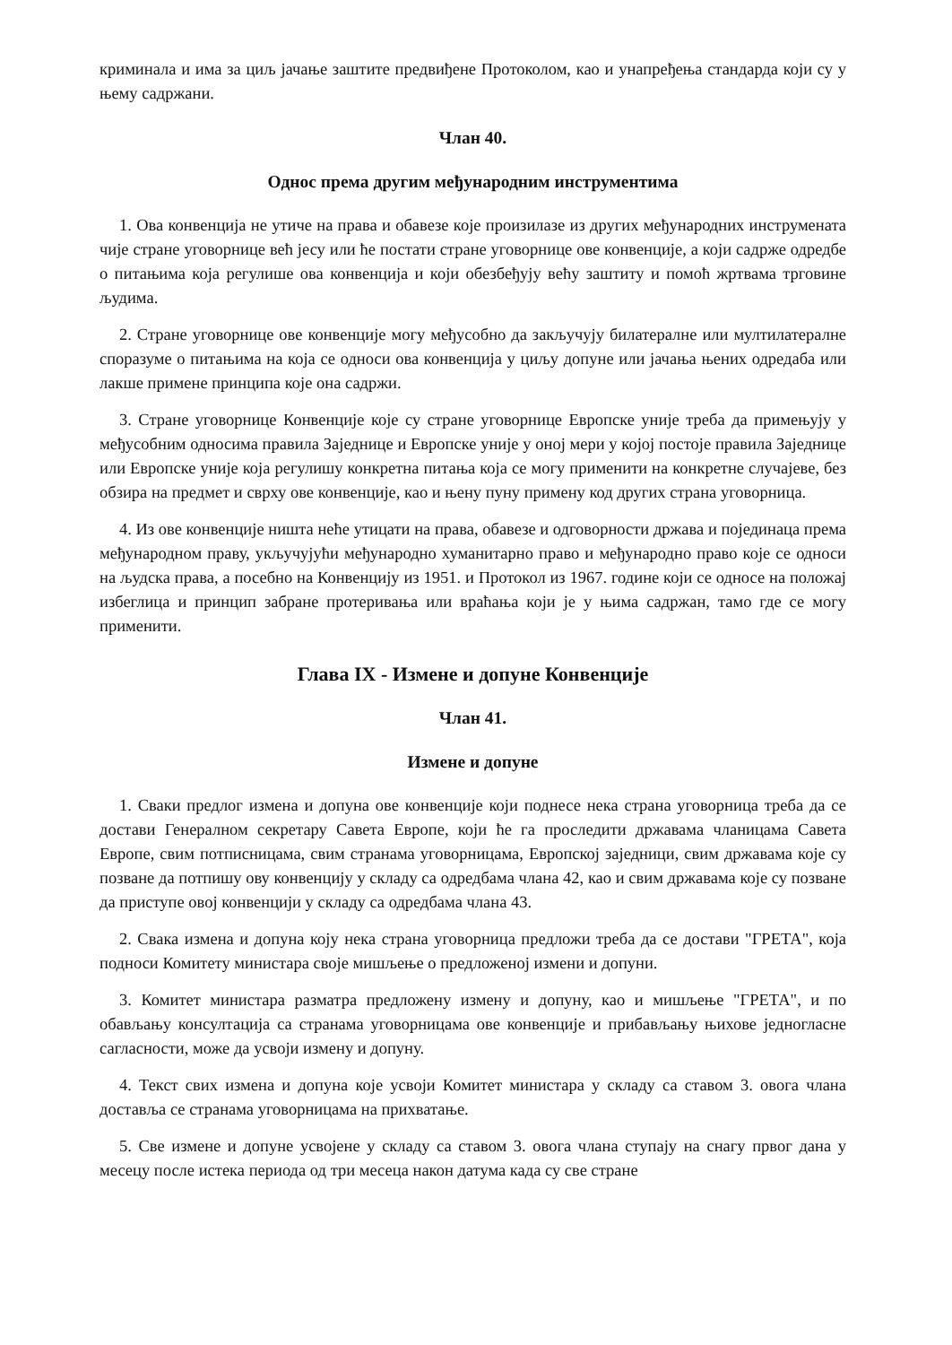криминала и има за циљ јачање заштите предвиђене Протоколом, као и унапређења стандарда који су у њему садржани.
Члан 40.
Однос према другим међународним инструментима
1. Ова конвенција не утиче на права и обавезе које произилазе из других међународних инструмената чије стране уговорнице већ јесу или ће постати стране уговорнице ове конвенције, а који садрже одредбе о питањима која регулише ова конвенција и који обезбеђују већу заштиту и помоћ жртвама трговине људима.
2. Стране уговорнице ове конвенције могу међусобно да закључују билатералне или мултилатералне споразуме о питањима на која се односи ова конвенција у циљу допуне или јачања њених одредаба или лакше примене принципа које она садржи.
3. Стране уговорнице Конвенције које су стране уговорнице Европске уније треба да примењују у међусобним односима правила Заједнице и Европске уније у оној мери у којој постоје правила Заједнице или Европске уније која регулишу конкретна питања која се могу применити на конкретне случајеве, без обзира на предмет и сврху ове конвенције, као и њену пуну примену код других страна уговорница.
4. Из ове конвенције ништа неће утицати на права, обавезе и одговорности држава и појединаца према међународном праву, укључујући међународно хуманитарно право и међународно право које се односи на људска права, а посебно на Конвенцију из 1951. и Протокол из 1967. године који се односе на положај избеглица и принцип забране протеривања или враћања који је у њима садржан, тамо где се могу применити.
Глава IX - Измене и допуне Конвенције
Члан 41.
Измене и допуне
1. Сваки предлог измена и допуна ове конвенције који поднесе нека страна уговорница треба да се достави Генералном секретару Савета Европе, који ће га проследити државама чланицама Савета Европе, свим потписницама, свим странама уговорницама, Европској заједници, свим државама које су позване да потпишу ову конвенцију у складу са одредбама члана 42, као и свим државама које су позване да приступе овој конвенцији у складу са одредбама члана 43.
2. Свака измена и допуна коју нека страна уговорница предложи треба да се достави "ГРЕТА", која подноси Комитету министара своје мишљење о предложеној измени и допуни.
3. Комитет министара разматра предложену измену и допуну, као и мишљење "ГРЕТА", и по обављању консултација са странама уговорницама ове конвенције и прибављању њихове једногласне сагласности, може да усвоји измену и допуну.
4. Текст свих измена и допуна које усвоји Комитет министара у складу са ставом 3. овога члана доставља се странама уговорницама на прихватање.
5. Све измене и допуне усвојене у складу са ставом 3. овога члана ступају на снагу првог дана у месецу после истека периода од три месеца након датума када су све стране